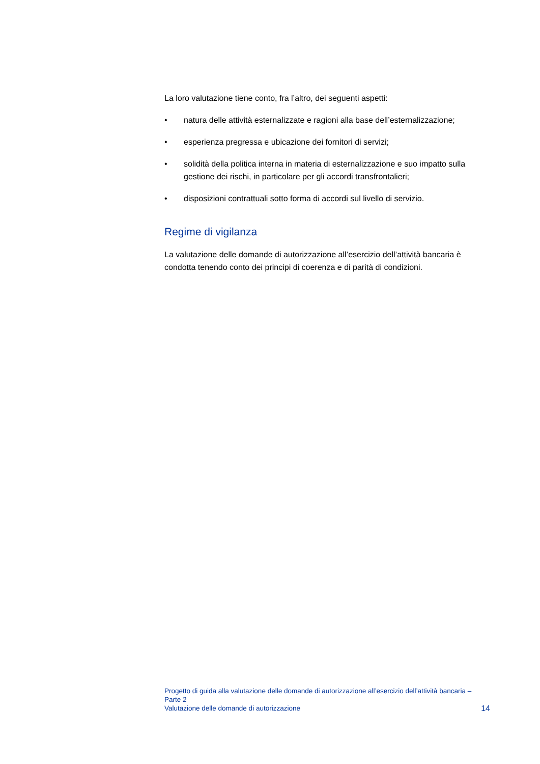La loro valutazione tiene conto, fra l’altro, dei seguenti aspetti:
• natura delle attività esternalizzate e ragioni alla base dell’esternalizzazione;
• esperienza pregressa e ubicazione dei fornitori di servizi;
• solidità della politica interna in materia di esternalizzazione e suo impatto sulla gestione dei rischi, in particolare per gli accordi transfrontalieri;
• disposizioni contrattuali sotto forma di accordi sul livello di servizio.
Regime di vigilanza
La valutazione delle domande di autorizzazione all’esercizio dell’attività bancaria è condotta tenendo conto dei principi di coerenza e di parità di condizioni.
Progetto di guida alla valutazione delle domande di autorizzazione all’esercizio dell’attività bancaria – Parte 2
Valutazione delle domande di autorizzazione
14